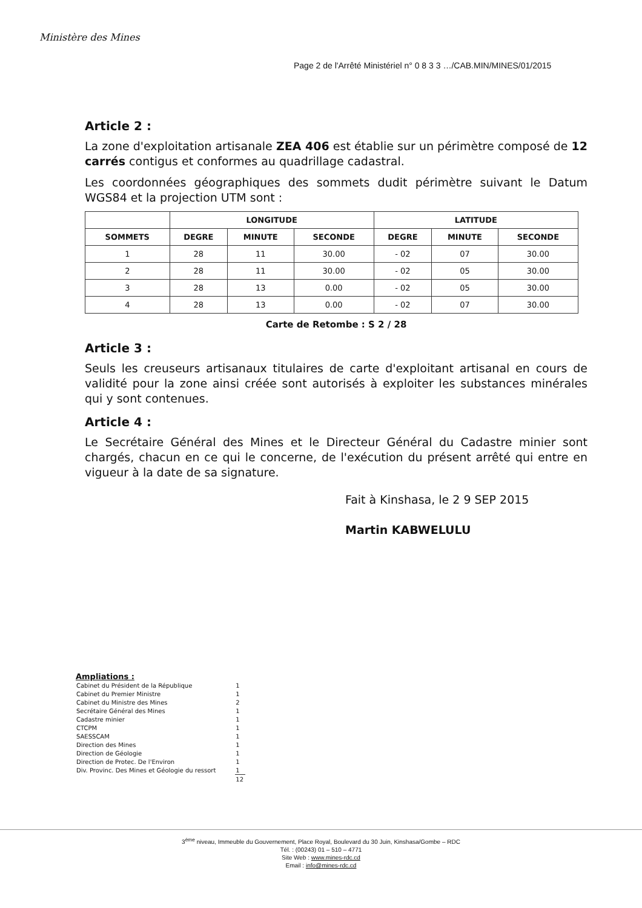Ministère des Mines
Page 2 de l'Arrêté Ministériel n° 0 8 3 3 …/CAB.MIN/MINES/01/2015
Article 2 :
La zone d'exploitation artisanale ZEA 406 est établie sur un périmètre composé de 12 carrés contigus et conformes au quadrillage cadastral.
Les coordonnées géographiques des sommets dudit périmètre suivant le Datum WGS84 et la projection UTM sont :
| | LONGITUDE | | | LATITUDE | | |
| --- | --- | --- | --- | --- | --- | --- |
| SOMMETS | DEGRE | MINUTE | SECONDE | DEGRE | MINUTE | SECONDE |
| 1 | 28 | 11 | 30.00 | - 02 | 07 | 30.00 |
| 2 | 28 | 11 | 30.00 | - 02 | 05 | 30.00 |
| 3 | 28 | 13 | 0.00 | - 02 | 05 | 30.00 |
| 4 | 28 | 13 | 0.00 | - 02 | 07 | 30.00 |
Carte de Retombe : S 2 / 28
Article 3 :
Seuls les creuseurs artisanaux titulaires de carte d'exploitant artisanal en cours de validité pour la zone ainsi créée sont autorisés à exploiter les substances minérales qui y sont contenues.
Article 4 :
Le Secrétaire Général des Mines et le Directeur Général du Cadastre minier sont chargés, chacun en ce qui le concerne, de l'exécution du présent arrêté qui entre en vigueur à la date de sa signature.
Fait à Kinshasa, le 2 9 SEP 2015
Martin KABWELULU
Ampliations :
| Cabinet du Président de la République | 1 |
| Cabinet du Premier Ministre | 1 |
| Cabinet du Ministre des Mines | 2 |
| Secrétaire Général des Mines | 1 |
| Cadastre minier | 1 |
| CTCPM | 1 |
| SAESSCAM | 1 |
| Direction des Mines | 1 |
| Direction de Géologie | 1 |
| Direction de Protec. De l'Environ | 1 |
| Div. Provinc. Des Mines et Géologie du ressort | 1 |
| | 12 |
3<sup>ème</sup> niveau, Immeuble du Gouvernement, Place Royal, Boulevard du 30 Juin, Kinshasa/Gombe – RDC
Tél. : (00243) 01 – 510 – 4771
Site Web : www.mines-rdc.cd
Email : info@mines-rdc.cd